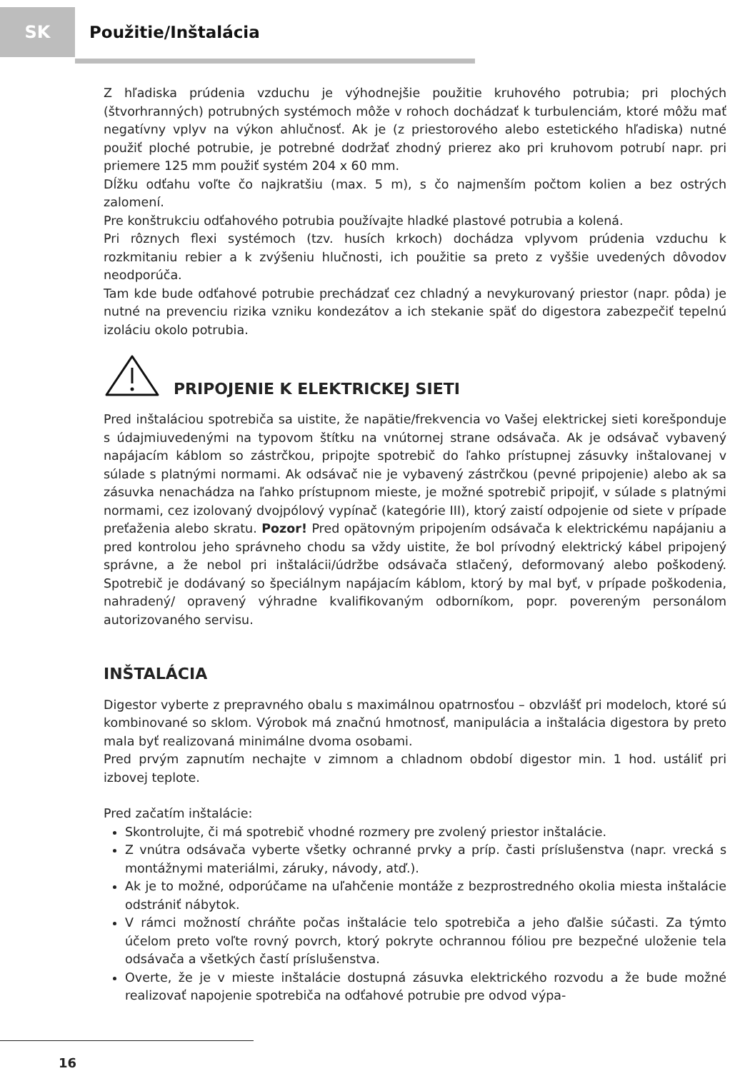SK
Použitie/Inštalácia
Z hľadiska prúdenia vzduchu je výhodnejšie použitie kruhového potrubia; pri plochých (štvorhranných) potrubných systémoch môže v rohoch dochádzať k turbulenciám, ktoré môžu mať negatívny vplyv na výkon ahlučnosť. Ak je (z priestorového alebo estetického hľadiska) nutné použiť ploché potrubie, je potrebné dodržať zhodný prierez ako pri kruhovom potrubí napr. pri priemere 125 mm použiť systém 204 x 60 mm.
Dĺžku odťahu voľte čo najkratšiu (max. 5 m), s čo najmenším počtom kolien a bez ostrých zalomení.
Pre konštrukciu odťahového potrubia používajte hladké plastové potrubia a kolená.
Pri rôznych flexi systémoch (tzv. husích krkoch) dochádza vplyvom prúdenia vzduchu k rozkmitaniu rebier a k zvýšeniu hlučnosti, ich použitie sa preto z vyššie uvedených dôvodov neodporúča.
Tam kde bude odťahové potrubie prechádzať cez chladný a nevykurovaný priestor (napr. pôda) je nutné na prevenciu rizika vzniku kondezátov a ich stekanie späť do digestora zabezpečiť tepelnú izoláciu okolo potrubia.
PRIPOJENIE K ELEKTRICKEJ SIETI
Pred inštaláciou spotrebiča sa uistite, že napätie/frekvencia vo Vašej elektrickej sieti korešponduje s údajmiuvedenými na typovom štítku na vnútornej strane odsávača. Ak je odsávač vybavený napájacím káblom so zástrčkou, pripojte spotrebič do ľahko prístupnej zásuvky inštalovanej v súlade s platnými normami. Ak odsávač nie je vybavený zástrčkou (pevné pripojenie) alebo ak sa zásuvka nenachádza na ľahko prístupnom mieste, je možné spotrebič pripojiť, v súlade s platnými normami, cez izolovaný dvojpólový vypínač (kategórie III), ktorý zaistí odpojenie od siete v prípade preťaženia alebo skratu. Pozor! Pred opätovným pripojením odsávača k elektrickému napájaniu a pred kontrolou jeho správneho chodu sa vždy uistite, že bol prívodný elektrický kábel pripojený správne, a že nebol pri inštalácii/údržbe odsávača stlačený, deformovaný alebo poškodený. Spotrebič je dodávaný so špeciálnym napájacím káblom, ktorý by mal byť, v prípade poškodenia, nahradený/ opravený výhradne kvalifikovaným odborníkom, popr. povereným personálom autorizovaného servisu.
INŠTALÁCIA
Digestor vyberte z prepravného obalu s maximálnou opatrnosťou – obzvlášť pri modeloch, ktoré sú kombinované so sklom. Výrobok má značnú hmotnosť, manipulácia a inštalácia digestora by preto mala byť realizovaná minimálne dvoma osobami.
Pred prvým zapnutím nechajte v zimnom a chladnom období digestor min. 1 hod. ustáliť pri izbovej teplote.
Pred začatím inštalácie:
Skontrolujte, či má spotrebič vhodné rozmery pre zvolený priestor inštalácie.
Z vnútra odsávača vyberte všetky ochranné prvky a príp. časti príslušenstva (napr. vrecká s montážnymi materiálmi, záruky, návody, atď.).
Ak je to možné, odporúčame na uľahčenie montáže z bezprostredného okolia miesta inštalácie odstrániť nábytok.
V rámci možností chráňte počas inštalácie telo spotrebiča a jeho ďalšie súčasti. Za týmto účelom preto voľte rovný povrch, ktorý pokryte ochrannou fóliou pre bezpečné uloženie tela odsávača a všetkých častí príslušenstva.
Overte, že je v mieste inštalácie dostupná zásuvka elektrického rozvodu a že bude možné realizovať napojenie spotrebiča na odťahové potrubie pre odvod výpa-
16